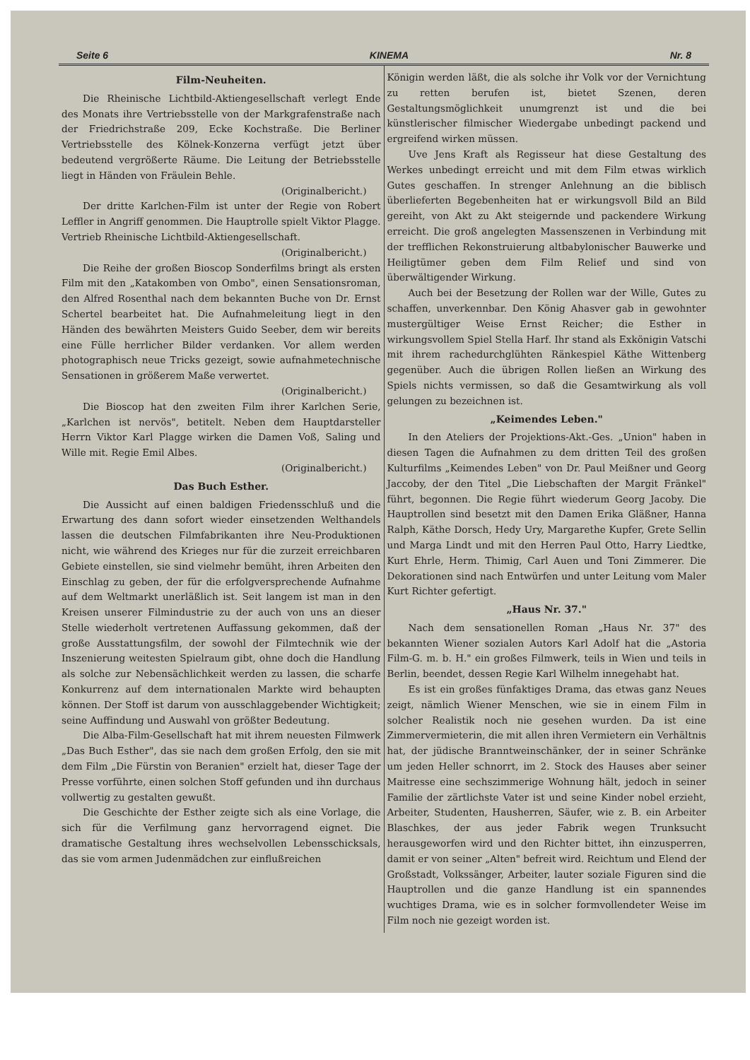Seite 6 KINEMA Nr. 8
Film-Neuheiten.
Die Rheinische Lichtbild-Aktiengesellschaft verlegt Ende des Monats ihre Vertriebsstelle von der Markgrafenstraße nach der Friedrichstraße 209, Ecke Kochstraße. Die Berliner Vertriebsstelle des Kölnek-Konzerna verfügt jetzt über bedeutend vergrößerte Räume. Die Leitung der Betriebsstelle liegt in Händen von Fräulein Behle.
(Originalbericht.)
Der dritte Karlchen-Film ist unter der Regie von Robert Leffler in Angriff genommen. Die Hauptrolle spielt Viktor Plagge. Vertrieb Rheinische Lichtbild-Aktiengesellschaft.
(Originalbericht.)
Die Reihe der großen Bioscop Sonderfilms bringt als ersten Film mit den „Katakomben von Ombo", einen Sensationsroman, den Alfred Rosenthal nach dem bekannten Buche von Dr. Ernst Schertel bearbeitet hat. Die Aufnahmeleitung liegt in den Händen des bewährten Meisters Guido Seeber, dem wir bereits eine Fülle herrlicher Bilder verdanken. Vor allem werden photographisch neue Tricks gezeigt, sowie aufnahmetechnische Sensationen in größerem Maße verwertet.
(Originalbericht.)
Die Bioscop hat den zweiten Film ihrer Karlchen Serie, „Karlchen ist nervös", betitelt. Neben dem Hauptdarsteller Herrn Viktor Karl Plagge wirken die Damen Voß, Saling und Wille mit. Regie Emil Albes.
(Originalbericht.)
Das Buch Esther.
Die Aussicht auf einen baldigen Friedensschluß und die Erwartung des dann sofort wieder einsetzenden Welthandels lassen die deutschen Filmfabrikanten ihre Neu-Produktionen nicht, wie während des Krieges nur für die zurzeit erreichbaren Gebiete einstellen, sie sind vielmehr bemüht, ihren Arbeiten den Einschlag zu geben, der für die erfolgversprechende Aufnahme auf dem Weltmarkt unerläßlich ist. Seit langem ist man in den Kreisen unserer Filmindustrie zu der auch von uns an dieser Stelle wiederholt vertretenen Auffassung gekommen, daß der große Ausstattungsfilm, der sowohl der Filmtechnik wie der Inszenierung weitesten Spielraum gibt, ohne doch die Handlung als solche zur Nebensächlichkeit werden zu lassen, die scharfe Konkurrenz auf dem internationalen Markte wird behaupten können. Der Stoff ist darum von ausschlaggebender Wichtigkeit; seine Auffindung und Auswahl von größter Bedeutung.
Die Alba-Film-Gesellschaft hat mit ihrem neuesten Filmwerk „Das Buch Esther", das sie nach dem großen Erfolg, den sie mit dem Film „Die Fürstin von Beranien" erzielt hat, dieser Tage der Presse vorführte, einen solchen Stoff gefunden und ihn durchaus vollwertig zu gestalten gewußt.
Die Geschichte der Esther zeigte sich als eine Vorlage, die sich für die Verfilmung ganz hervorragend eignet. Die dramatische Gestaltung ihres wechselvollen Lebensschicksals, das sie vom armen Judenmädchen zur einflußreichen
Königin werden läßt, die als solche ihr Volk vor der Vernichtung zu retten berufen ist, bietet Szenen, deren Gestaltungsmöglichkeit unumgrenzt ist und die bei künstlerischer filmischer Wiedergabe unbedingt packend und ergreifend wirken müssen.
Uve Jens Kraft als Regisseur hat diese Gestaltung des Werkes unbedingt erreicht und mit dem Film etwas wirklich Gutes geschaffen. In strenger Anlehnung an die biblisch überlieferten Begebenheiten hat er wirkungsvoll Bild an Bild gereiht, von Akt zu Akt steigernde und packendere Wirkung erreicht. Die groß angelegten Massenszenen in Verbindung mit der trefflichen Rekonstruierung altbabylonischer Bauwerke und Heiligtümer geben dem Film Relief und sind von überwältigender Wirkung.
Auch bei der Besetzung der Rollen war der Wille, Gutes zu schaffen, unverkennbar. Den König Ahasver gab in gewohnter mustergültiger Weise Ernst Reicher; die Esther in wirkungsvollem Spiel Stella Harf. Ihr stand als Exkönigin Vatschi mit ihrem rachedurchglühten Ränkespiel Käthe Wittenberg gegenüber. Auch die übrigen Rollen ließen an Wirkung des Spiels nichts vermissen, so daß die Gesamtwirkung als voll gelungen zu bezeichnen ist.
„Keimendes Leben."
In den Ateliers der Projektions-Akt.-Ges. „Union" haben in diesen Tagen die Aufnahmen zu dem dritten Teil des großen Kulturfilms „Keimendes Leben" von Dr. Paul Meißner und Georg Jaccoby, der den Titel „Die Liebschaften der Margit Fränkel" führt, begonnen. Die Regie führt wiederum Georg Jacoby. Die Hauptrollen sind besetzt mit den Damen Erika Gläßner, Hanna Ralph, Käthe Dorsch, Hedy Ury, Margarethe Kupfer, Grete Sellin und Marga Lindt und mit den Herren Paul Otto, Harry Liedtke, Kurt Ehrle, Herm. Thimig, Carl Auen und Toni Zimmerer. Die Dekorationen sind nach Entwürfen und unter Leitung vom Maler Kurt Richter gefertigt.
„Haus Nr. 37."
Nach dem sensationellen Roman „Haus Nr. 37" des bekannten Wiener sozialen Autors Karl Adolf hat die „Astoria Film-G. m. b. H." ein großes Filmwerk, teils in Wien und teils in Berlin, beendet, dessen Regie Karl Wilhelm innegehabt hat.
Es ist ein großes fünfaktiges Drama, das etwas ganz Neues zeigt, nämlich Wiener Menschen, wie sie in einem Film in solcher Realistik noch nie gesehen wurden. Da ist eine Zimmervermieterin, die mit allen ihren Vermietern ein Verhältnis hat, der jüdische Branntweinschänker, der in seiner Schränke um jeden Heller schnorrt, im 2. Stock des Hauses aber seiner Maitresse eine sechszimmerige Wohnung hält, jedoch in seiner Familie der zärtlichste Vater ist und seine Kinder nobel erzieht, Arbeiter, Studenten, Hausherren, Säufer, wie z. B. ein Arbeiter Blaschkes, der aus jeder Fabrik wegen Trunksucht herausgeworfen wird und den Richter bittet, ihn einzusperren, damit er von seiner „Alten" befreit wird. Reichtum und Elend der Großstadt, Volkssänger, Arbeiter, lauter soziale Figuren sind die Hauptrollen und die ganze Handlung ist ein spannendes wuchtiges Drama, wie es in solcher formvollendeter Weise im Film noch nie gezeigt worden ist.